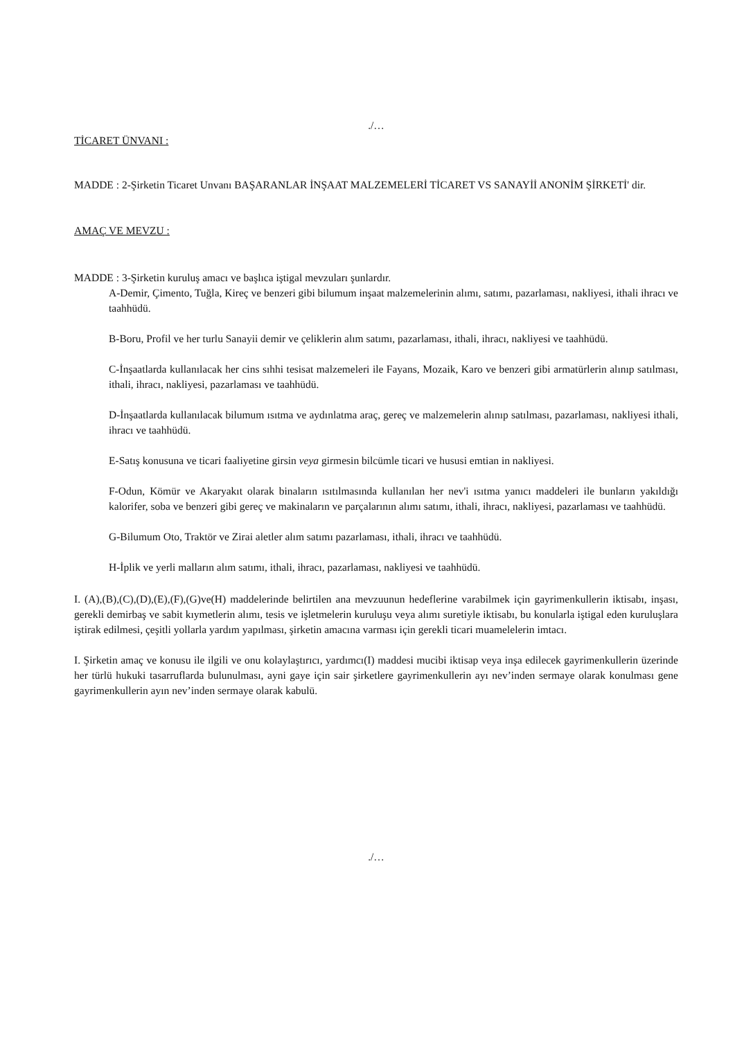./…
TİCARET ÜNVANI :
MADDE : 2-Şirketin Ticaret Unvanı BAŞARANLAR İNŞAAT MALZEMELERİ TİCARET VS SANAYİİ ANONİM ŞİRKETİ' dir.
AMAÇ VE MEVZU :
MADDE : 3-Şirketin kuruluş amacı ve başlıca iştigal mevzuları şunlardır.
A-Demir, Çimento, Tuğla, Kireç ve benzeri gibi bilumum inşaat malzemelerinin alımı, satımı, pazarlaması, nakliyesi, ithali ihracı ve taahhüdü.
B-Boru, Profil ve her turlu Sanayii demir ve çeliklerin alım satımı, pazarlaması, ithali, ihracı, nakliyesi ve taahhüdü.
C-İnşaatlarda kullanılacak her cins sıhhi tesisat malzemeleri ile Fayans, Mozaik, Karo ve benzeri gibi armatürlerin alınıp satılması, ithali, ihracı, nakliyesi, pazarlaması ve taahhüdü.
D-İnşaatlarda kullanılacak bilumum ısıtma ve aydınlatma araç, gereç ve malzemelerin alınıp satılması, pazarlaması, nakliyesi ithali, ihracı ve taahhüdü.
E-Satış konusuna ve ticari faaliyetine girsin veya girmesin bilcümle ticari ve hususi emtian in nakliyesi.
F-Odun, Kömür ve Akaryakıt olarak binaların ısıtılmasında kullanılan her nev'i ısıtma yanıcı maddeleri ile bunların yakıldığı kalorifer, soba ve benzeri gibi gereç ve makinaların ve parçalarının alımı satımı, ithali, ihracı, nakliyesi, pazarlaması ve taahhüdü.
G-Bilumum Oto, Traktör ve Zirai aletler alım satımı pazarlaması, ithali, ihracı ve taahhüdü.
H-İplik ve yerli malların alım satımı, ithali, ihracı, pazarlaması, nakliyesi ve taahhüdü.
I. (A),(B),(C),(D),(E),(F),(G)ve(H) maddelerinde belirtilen ana mevzuunun hedeflerine varabilmek için gayrimenkullerin iktisabı, inşası, gerekli demirbaş ve sabit kıymetlerin alımı, tesis ve işletmelerin kuruluşu veya alımı suretiyle iktisabı, bu konularla iştigal eden kuruluşlara iştirak edilmesi, çeşitli yollarla yardım yapılması, şirketin amacına varması için gerekli ticari muamelelerin imtacı.
I. Şirketin amaç ve konusu ile ilgili ve onu kolaylaştırıcı, yardımcı(I) maddesi mucibi iktisap veya inşa edilecek gayrimenkullerin üzerinde her türlü hukuki tasarruflarda bulunulması, ayni gaye için sair şirketlere gayrimenkullerin ayı nev’inden sermaye olarak konulması gene gayrimenkullerin ayın nev’inden sermaye olarak kabulü.
./…